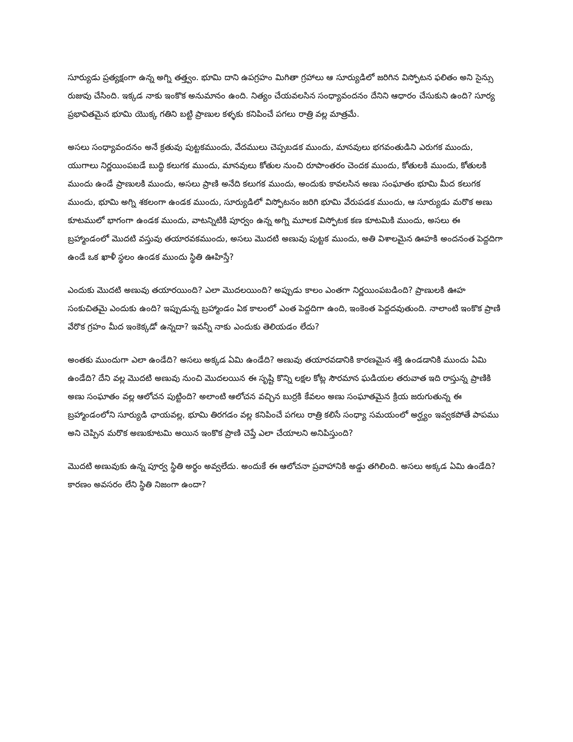సూర్యుడు ప్రత్యక్షంగా ఉన్న అగ్ని తత్త్వం. భూమి దాని ఉపగ్రహం మిగితా గ్రహాలు ఆ సూర్యుడిలో జరిగిన విస్ఫోటన ఫలితం అని సైన్సు రుజువు చేసింది. ఇక్కడ నాకు ఇంకొక అనుమానం ఉంది. నిత్యం చేయవలసిన సంధ్యావందనం దేనిని ఆధారం చేసుకుని ఉంది? సూర్య ప్రభావితమైన భూమి యొక్క గతిని బట్టి ప్రాణుల కళ్ళకు కనిపించే పగలు రాత్రి వల్ల మాత్రమే.
అసలు సంధ్యావందనం అనే క్రతువు పుట్టకముందు, వేదములు చెప్పబడక ముందు, మానవులు భగవంతుడిని ఎరుగక ముందు, యుగాలు నిర్ణయింపబడే బుద్ధి కలుగక ముందు, మానవులు కోతుల నుంచి రూపాంతరం చెందక ముందు, కోతులకి ముందు, కోతులకి ముందు ఉండే ప్రాణులకి ముందు, అసలు ప్రాణి అనేది కలుగక ముందు, అందుకు కావలసిన అణు సంఘాతం భూమి మీద కలుగక ముందు, భూమి అగ్ని శకలంగా ఉండక ముందు, సూర్యుడిలో విస్ఫోటనం జరిగి భూమి వేరుపడక ముందు, ఆ సూర్యుడు మరొక అణు కూటములో భాగంగా ఉండక ముందు, వాటన్నిటికి పూర్వం ఉన్న అగ్ని మూలక విస్ఫోటక కణ కూటమికి ముందు, అసలు ఈ బ్రహ్మాండంలో మొదటి వస్తువు తయారవకముందు, అసలు మొదటి అణువు పుట్టక ముందు, అతి విశాలమైన ఊహకి అందనంత పెద్దదిగా ఉండే ఒక ఖాళీ స్థలం ఉండక ముందు స్థితి ఊహిస్తే?
ఎందుకు మొదటి అణువు తయారయింది? ఎలా మొదలయింది? అప్పుడు కాలం ఎంతగా నిర్ణయింపబడింది? ప్రాణులకి ఊహ సంకుచితమై ఎందుకు ఉంది? ఇప్పుడున్న బ్రహ్మాండం ఏక కాలంలో ఎంత పెద్దదిగా ఉంది, ఇంకెంత పెద్దదవుతుంది. నాలాంటి ఇంకొక ప్రాణి వేరొక గ్రహం మీద ఇంకెక్కడో ఉన్నదా? ఇవన్నీ నాకు ఎందుకు తెలియడం లేదు?
అంతకు ముందుగా ఎలా ఉండేది? అసలు అక్కడ ఏమి ఉండేది? అణువు తయారవడానికి కారణమైన శక్తి ఉండడానికి ముందు ఏమి ఉండేది? దేని వల్ల మొదటి అణువు నుంచి మొదలయిన ఈ సృష్టి కొన్ని లక్షల కోట్ల సౌరమాన ఘడియల తరువాత ఇది రాస్తున్న ప్రాణికి అణు సంఘాతం వల్ల ఆలోచన పుట్టింది? అలాంటి ఆలోచన వచ్చిన బుర్రకి కేవలం అణు సంఘాతమైన క్రియ జరుగుతున్న ఈ బ్రహ్మాండంలోని సూర్యుడి ఛాయవల్ల, భూమి తిరగడం వల్ల కనిపించే పగలు రాత్రి కలిసే సంధ్యా సమయంలో అర్ఘ్యం ఇవ్వకపోతే పాపము అని చెప్పిన మరొక అణుకూటమి అయిన ఇంకొక ప్రాణి చెప్తే ఎలా చేయాలని అనిపిస్తుంది?
మొదటి అణువుకు ఉన్న పూర్వ స్థితి అర్థం అవ్వలేదు. అందుకే ఈ ఆలోచనా ప్రవాహానికి అడ్డు తగిలింది. అసలు అక్కడ ఏమి ఉండేది? కారణం అవసరం లేని స్థితి నిజంగా ఉందా?